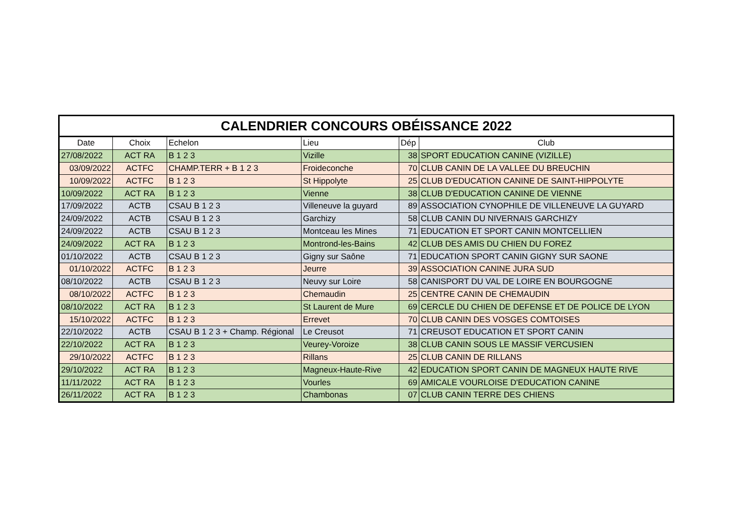| CALENDRIER CONCOURS OBÉISSANCE 2022 | | | | | |
| --- | --- | --- | --- | --- | --- |
| Date | Choix | Echelon | Lieu | Dép | Club |
| 27/08/2022 | ACT RA | B 1 2 3 | Vizille | 38 | SPORT EDUCATION CANINE (VIZILLE) |
| 03/09/2022 | ACTFC | CHAMP.TERR + B 1 2 3 | Froideconche | 70 | CLUB CANIN DE LA VALLEE DU BREUCHIN |
| 10/09/2022 | ACTFC | B 1 2 3 | St Hippolyte | 25 | CLUB D'EDUCATION CANINE DE SAINT-HIPPOLYTE |
| 10/09/2022 | ACT RA | B 1 2 3 | Vienne | 38 | CLUB D'EDUCATION CANINE DE VIENNE |
| 17/09/2022 | ACTB | CSAU B 1 2 3 | Villeneuve la guyard | 89 | ASSOCIATION CYNOPHILE DE VILLENEUVE LA GUYARD |
| 24/09/2022 | ACTB | CSAU B 1 2 3 | Garchizy | 58 | CLUB CANIN DU NIVERNAIS GARCHIZY |
| 24/09/2022 | ACTB | CSAU B 1 2 3 | Montceau les Mines | 71 | EDUCATION ET SPORT CANIN MONTCELLIEN |
| 24/09/2022 | ACT RA | B 1 2 3 | Montrond-les-Bains | 42 | CLUB DES AMIS DU CHIEN DU FOREZ |
| 01/10/2022 | ACTB | CSAU B 1 2 3 | Gigny sur Saône | 71 | EDUCATION SPORT CANIN GIGNY SUR SAONE |
| 01/10/2022 | ACTFC | B 1 2 3 | Jeurre | 39 | ASSOCIATION CANINE JURA SUD |
| 08/10/2022 | ACTB | CSAU B 1 2 3 | Neuvy sur Loire | 58 | CANISPORT DU VAL DE LOIRE EN BOURGOGNE |
| 08/10/2022 | ACTFC | B 1 2 3 | Chemaudin | 25 | CENTRE CANIN DE CHEMAUDIN |
| 08/10/2022 | ACT RA | B 1 2 3 | St Laurent de Mure | 69 | CERCLE DU CHIEN DE DEFENSE ET DE POLICE DE LYON |
| 15/10/2022 | ACTFC | B 1 2 3 | Errevet | 70 | CLUB CANIN DES VOSGES COMTOISES |
| 22/10/2022 | ACTB | CSAU B 1 2 3 + Champ. Régional | Le Creusot | 71 | CREUSOT EDUCATION ET SPORT CANIN |
| 22/10/2022 | ACT RA | B 1 2 3 | Veurey-Voroize | 38 | CLUB CANIN SOUS LE MASSIF VERCUSIEN |
| 29/10/2022 | ACTFC | B 1 2 3 | Rillans | 25 | CLUB CANIN DE RILLANS |
| 29/10/2022 | ACT RA | B 1 2 3 | Magneux-Haute-Rive | 42 | EDUCATION SPORT CANIN DE MAGNEUX HAUTE RIVE |
| 11/11/2022 | ACT RA | B 1 2 3 | Vourles | 69 | AMICALE VOURLOISE D'EDUCATION CANINE |
| 26/11/2022 | ACT RA | B 1 2 3 | Chambonas | 07 | CLUB CANIN TERRE DES CHIENS |